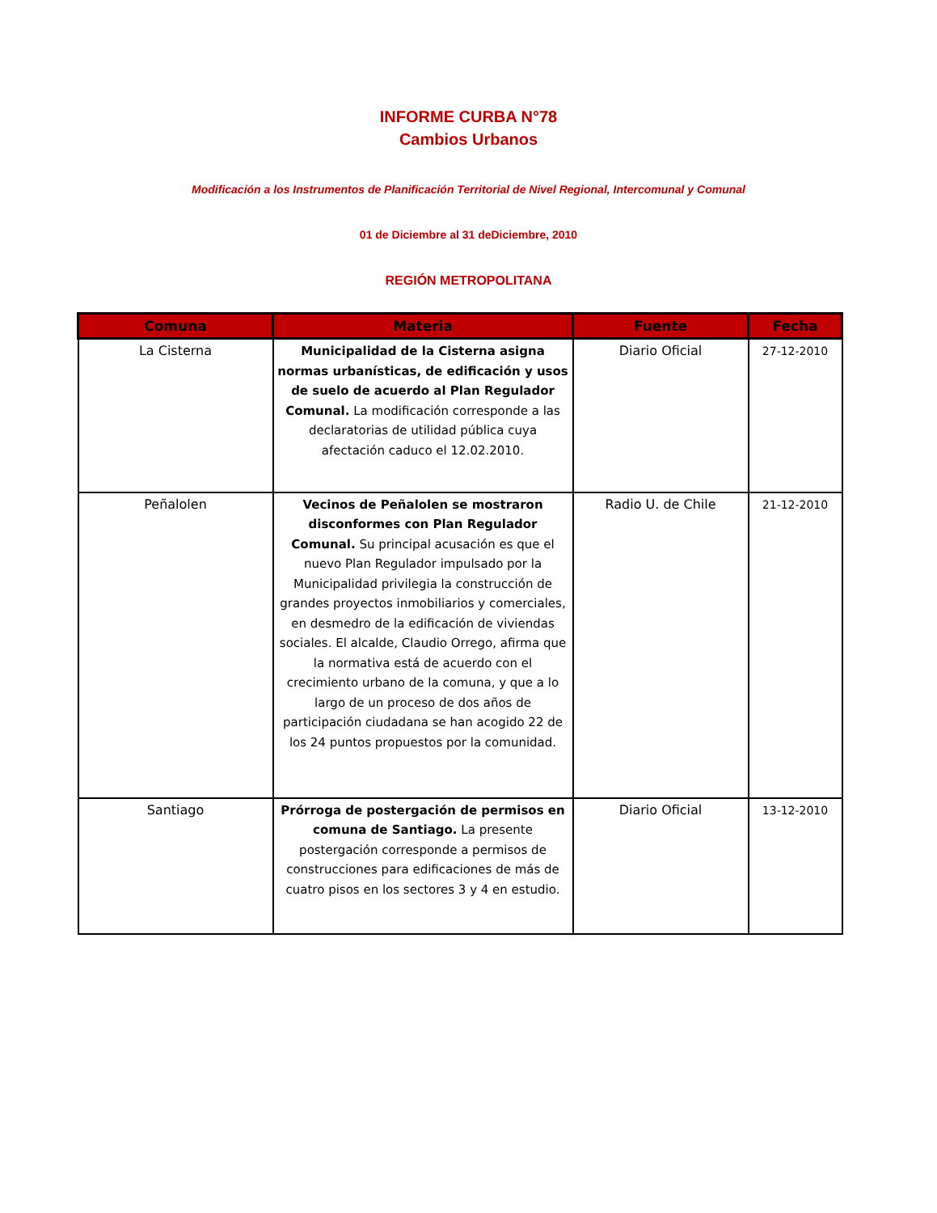INFORME CURBA N°78
Cambios Urbanos
Modificación a los Instrumentos de Planificación Territorial de Nivel Regional, Intercomunal y Comunal
01 de Diciembre al 31 deDiciembre, 2010
REGIÓN METROPOLITANA
| Comuna | Materia | Fuente | Fecha |
| --- | --- | --- | --- |
| La Cisterna | Municipalidad de la Cisterna asigna normas urbanísticas, de edificación y usos de suelo de acuerdo al Plan Regulador Comunal. La modificación corresponde a las declaratorias de utilidad pública cuya afectación caduco el 12.02.2010. | Diario Oficial | 27-12-2010 |
| Peñalolen | Vecinos de Peñalolen se mostraron disconformes con Plan Regulador Comunal. Su principal acusación es que el nuevo Plan Regulador impulsado por la Municipalidad privilegia la construcción de grandes proyectos inmobiliarios y comerciales, en desmedro de la edificación de viviendas sociales. El alcalde, Claudio Orrego, afirma que la normativa está de acuerdo con el crecimiento urbano de la comuna, y que a lo largo de un proceso de dos años de participación ciudadana se han acogido 22 de los 24 puntos propuestos por la comunidad. | Radio U. de Chile | 21-12-2010 |
| Santiago | Prórroga de postergación de permisos en comuna de Santiago. La presente postergación corresponde a permisos de construcciones para edificaciones de más de cuatro pisos en los sectores 3 y 4 en estudio. | Diario Oficial | 13-12-2010 |